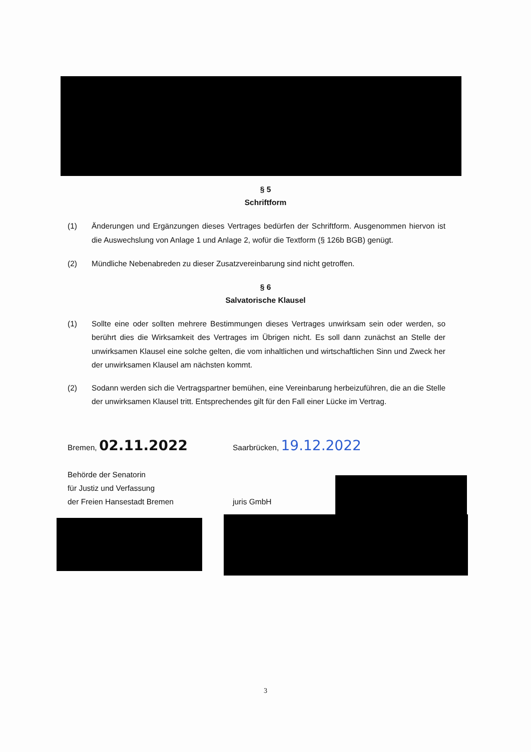§ 5
Schriftform
(1) Änderungen und Ergänzungen dieses Vertrages bedürfen der Schriftform. Ausgenommen hiervon ist die Auswechslung von Anlage 1 und Anlage 2, wofür die Textform (§ 126b BGB) genügt.
(2) Mündliche Nebenabreden zu dieser Zusatzvereinbarung sind nicht getroffen.
§ 6
Salvatorische Klausel
(1) Sollte eine oder sollten mehrere Bestimmungen dieses Vertrages unwirksam sein oder werden, so berührt dies die Wirksamkeit des Vertrages im Übrigen nicht. Es soll dann zunächst an Stelle der unwirksamen Klausel eine solche gelten, die vom inhaltlichen und wirtschaftlichen Sinn und Zweck her der unwirksamen Klausel am nächsten kommt.
(2) Sodann werden sich die Vertragspartner bemühen, eine Vereinbarung herbeizuführen, die an die Stelle der unwirksamen Klausel tritt. Entsprechendes gilt für den Fall einer Lücke im Vertrag.
Bremen, 02.11.2022
Behörde der Senatorin
für Justiz und Verfassung
der Freien Hansestadt Bremen
Saarbrücken, 19.12.2022
juris GmbH
3